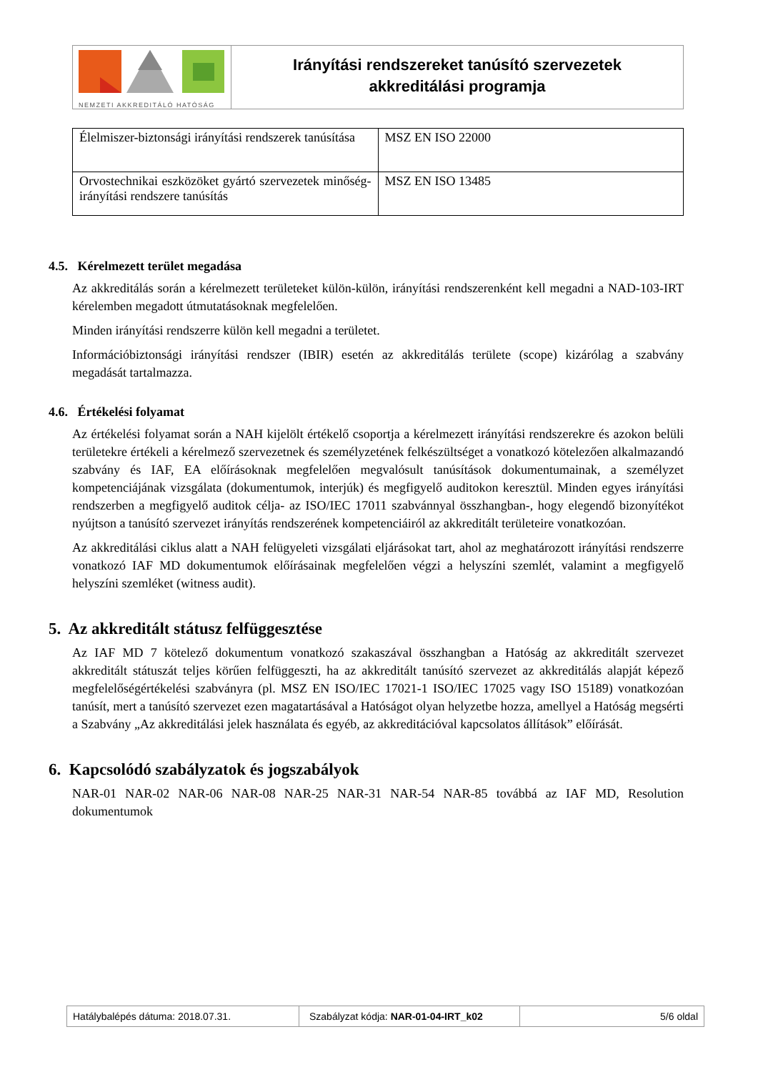NEMZETI AKKREDITÁLÓ HATÓSÁG
Irányítási rendszereket tanúsító szervezetek
akkreditálási programja
| Élelmiszer-biztonsági irányítási rendszerek tanúsítása | MSZ EN ISO 22000 |
| Orvostechnikai eszközöket gyártó szervezetek minőség-irányítási rendszere tanúsítás | MSZ EN ISO 13485 |
4.5. Kérelmezett terület megadása
Az akkreditálás során a kérelmezett területeket külön-külön, irányítási rendszerenként kell megadni a NAD-103-IRT kérelemben megadott útmutatásoknak megfelelően.
Minden irányítási rendszerre külön kell megadni a területet.
Információbiztonsági irányítási rendszer (IBIR) esetén az akkreditálás területe (scope) kizárólag a szabvány megadását tartalmazza.
4.6. Értékelési folyamat
Az értékelési folyamat során a NAH kijelölt értékelő csoportja a kérelmezett irányítási rendszerekre és azokon belüli területekre értékeli a kérelmező szervezetnek és személyzetének felkészültséget a vonatkozó kötelezően alkalmazandó szabvány és IAF, EA előírásoknak megfelelően megvalósult tanúsítások dokumentumainak, a személyzet kompetenciájának vizsgálata (dokumentumok, interjúk) és megfigyelő auditokon keresztül. Minden egyes irányítási rendszerben a megfigyelő auditok célja- az ISO/IEC 17011 szabvánnyal összhangban-, hogy elegendő bizonyítékot nyújtson a tanúsító szervezet irányítás rendszerének kompetenciáiról az akkreditált területeire vonatkozóan.
Az akkreditálási ciklus alatt a NAH felügyeleti vizsgálati eljárásokat tart, ahol az meghatározott irányítási rendszerre vonatkozó IAF MD dokumentumok előírásainak megfelelően végzi a helyszíni szemlét, valamint a megfigyelő helyszíni szemléket (witness audit).
5. Az akkreditált státusz felfüggesztése
Az IAF MD 7 kötelező dokumentum vonatkozó szakaszával összhangban a Hatóság az akkreditált szervezet akkreditált státuszát teljes körűen felfüggeszti, ha az akkreditált tanúsító szervezet az akkreditálás alapját képező megfelelőségértékelési szabványra (pl. MSZ EN ISO/IEC 17021-1 ISO/IEC 17025 vagy ISO 15189) vonatkozóan tanúsít, mert a tanúsító szervezet ezen magatartásával a Hatóságot olyan helyzetbe hozza, amellyel a Hatóság megsérti a Szabvány „Az akkreditálási jelek használata és egyéb, az akkreditációval kapcsolatos állítások” előírását.
6. Kapcsolódó szabályzatok és jogszabályok
NAR-01 NAR-02 NAR-06 NAR-08 NAR-25 NAR-31 NAR-54 NAR-85 továbbá az IAF MD, Resolution dokumentumok
Hatálybalépés dátuma: 2018.07.31. Szabályzat kódja: NAR-01-04-IRT_k02
5/6 oldal